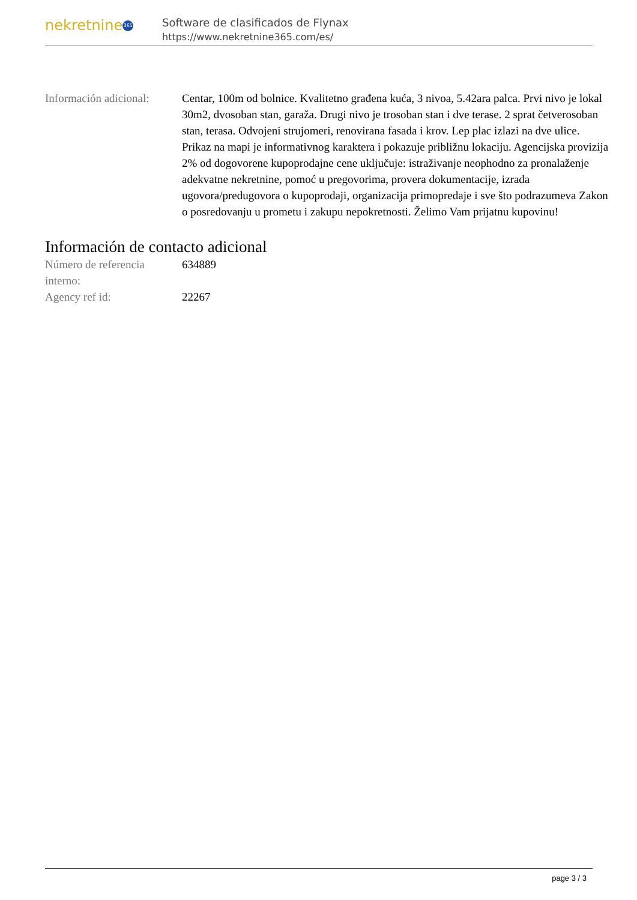nekretnine 365
Software de clasificados de Flynax
https://www.nekretnine365.com/es/
| Información adicional: | Centar, 100m od bolnice. Kvalitetno građena kuća, 3 nivoa, 5.42ara palca. Prvi nivo je lokal 30m2, dvosoban stan, garaža. Drugi nivo je trosoban stan i dve terase. 2 sprat četverosoban stan, terasa. Odvojeni strujomeri, renovirana fasada i krov. Lep plac izlazi na dve ulice. Prikaz na mapi je informativnog karaktera i pokazuje približnu lokaciju. Agencijska provizija 2% od dogovorene kupoprodajne cene uključuje: istraživanje neophodno za pronalaženje adekvatne nekretnine, pomoć u pregovorima, provera dokumentacije, izrada ugovora/predugovora o kupoprodaji, organizacija primopredaje i sve što podrazumeva Zakon o posredovanju u prometu i zakupu nepokretnosti. Želimo Vam prijatnu kupovinu! |
Información de contacto adicional
| Número de referencia interno: | 634889 |
| Agency ref id: | 22267 |
page 3 / 3